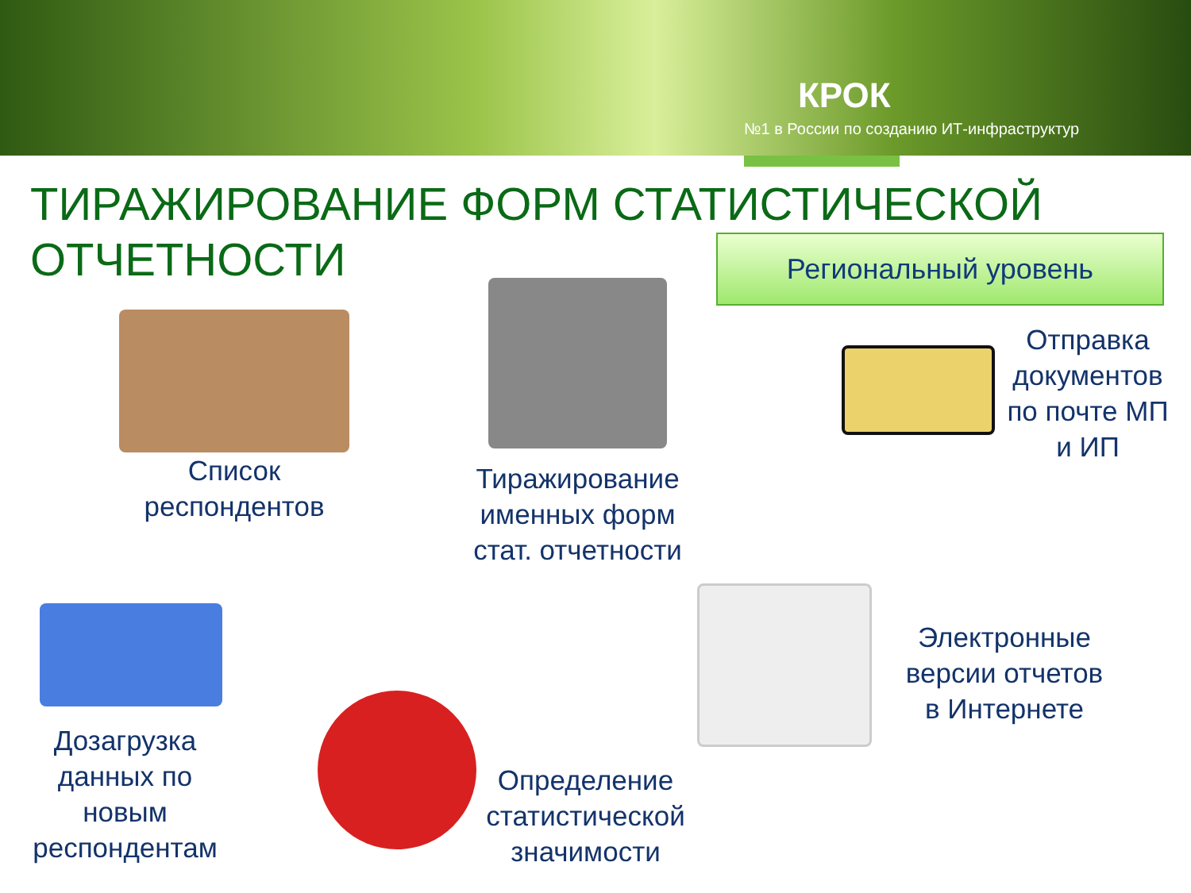КРОК
№1 в России по созданию ИТ-инфраструктур
ТИРАЖИРОВАНИЕ ФОРМ СТАТИСТИЧЕСКОЙ
ОТЧЕТНОСТИ
Региональный уровень
Список
респондентов
Тиражирование
именных форм
стат. отчетности
Отправка
документов
по почте МП
и ИП
Электронные
версии отчетов
в Интернете
Дозагрузка
данных по
новым
респондентам
Определение
статистической
значимости